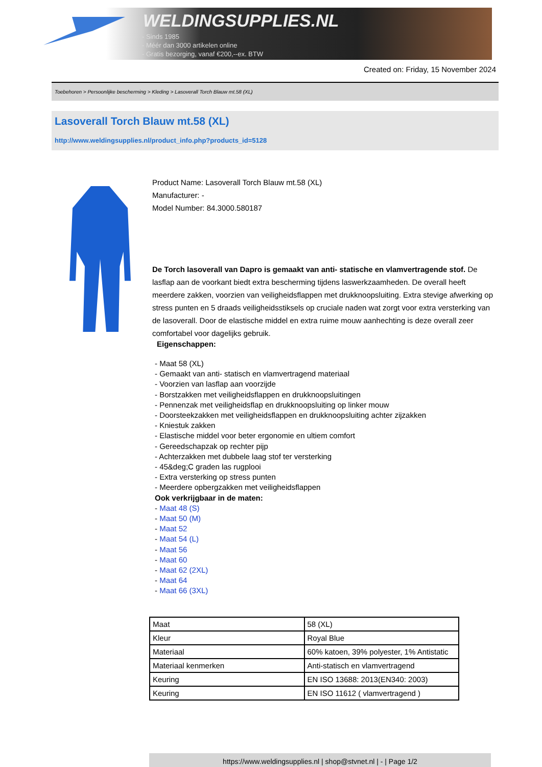WELDINGSUPPLIES.NL
- Sinds 1985
- Méér dan 3000 artikelen online
- Gratis bezorging, vanaf €200,--ex. BTW
Created on: Friday, 15 November 2024
Toebehoren > Persoonlijke bescherming > Kleding > Lasoverall Torch Blauw mt.58 (XL)
Lasoverall Torch Blauw mt.58 (XL)
http://www.weldingsupplies.nl/product_info.php?products_id=5128
Product Name: Lasoverall Torch Blauw mt.58 (XL)
Manufacturer: -
Model Number: 84.3000.580187
De Torch lasoverall van Dapro is gemaakt van anti- statische en vlamvertragende stof. De lasflap aan de voorkant biedt extra bescherming tijdens laswerkzaamheden. De overall heeft meerdere zakken, voorzien van veiligheidsflappen met drukknoopsluiting. Extra stevige afwerking op stress punten en 5 draads veiligheidsstiksels op cruciale naden wat zorgt voor extra versterking van de lasoverall. Door de elastische middel en extra ruime mouw aanhechting is deze overall zeer comfortabel voor dagelijks gebruik.
Eigenschappen:
- Maat 58 (XL)
- Gemaakt van anti- statisch en vlamvertragend materiaal
- Voorzien van lasflap aan voorzijde
- Borstzakken met veiligheidsflappen en drukknoopsluitingen
- Pennenzak met veiligheidsflap en drukknoopsluiting op linker mouw
- Doorsteekzakken met veiligheidsflappen en drukknoopsluiting achter zijzakken
- Kniestuk zakken
- Elastische middel voor beter ergonomie en ultiem comfort
- Gereedschapzak op rechter pijp
- Achterzakken met dubbele laag stof ter versterking
- 45&deg;C graden las rugplooi
- Extra versterking op stress punten
- Meerdere opbergzakken met veiligheidsflappen
Ook verkrijgbaar in de maten:
- Maat 48 (S)
- Maat 50 (M)
- Maat 52
- Maat 54 (L)
- Maat 56
- Maat 60
- Maat 62 (2XL)
- Maat 64
- Maat 66 (3XL)
| Maat | 58 (XL) |
| Kleur | Royal Blue |
| Materiaal | 60% katoen, 39% polyester, 1% Antistatic |
| Materiaal kenmerken | Anti-statisch en vlamvertragend |
| Keuring | EN ISO 13688: 2013(EN340: 2003) |
| Keuring | EN ISO 11612 ( vlamvertragend ) |
https://www.weldingsupplies.nl | shop@stvnet.nl | - | Page 1/2